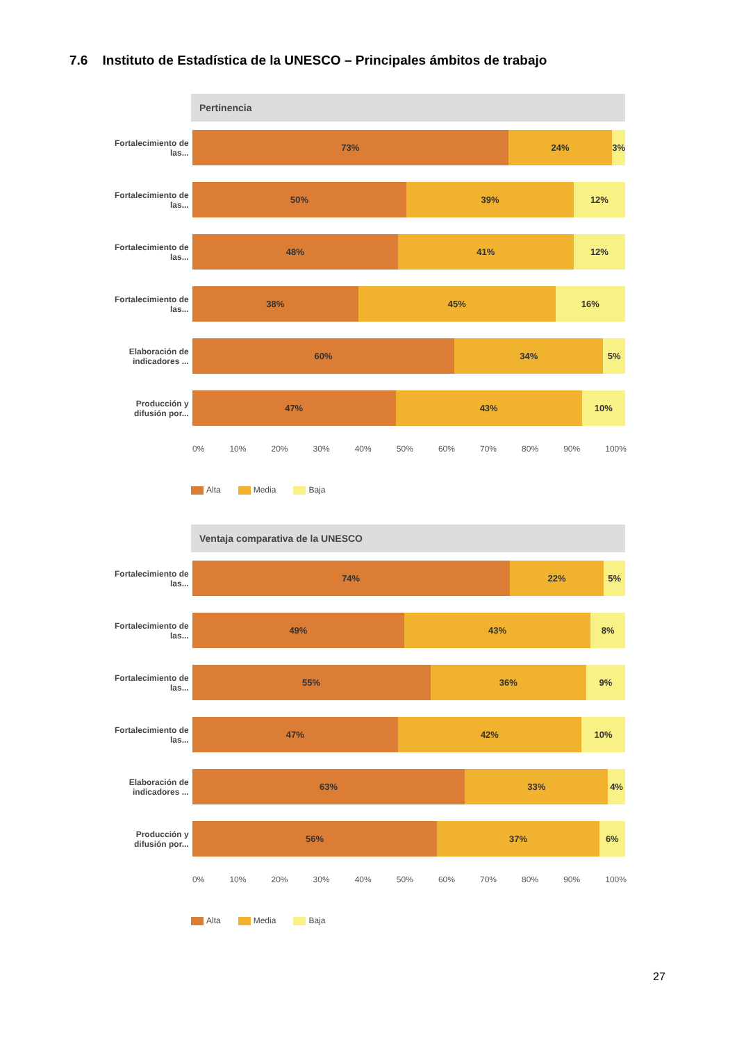7.6 Instituto de Estadística de la UNESCO – Principales ámbitos de trabajo
Pertinencia
Fortalecimiento de las...
73% 24% 3%
Fortalecimiento de las...
50% 39% 12%
Fortalecimiento de las...
48% 41% 12%
Fortalecimiento de las...
38% 45% 16%
Elaboración de indicadores ...
60% 34% 5%
Producción y difusión por...
47% 43% 10%
0% 10% 20% 30% 40% 50% 60% 70% 80% 90% 100%
Alta Media Baja
Ventaja comparativa de la UNESCO
Fortalecimiento de las...
74% 22% 5%
Fortalecimiento de las...
49% 43% 8%
Fortalecimiento de las...
55% 36% 9%
Fortalecimiento de las...
47% 42% 10%
Elaboración de indicadores ...
63% 33% 4%
Producción y difusión por...
56% 37% 6%
0% 10% 20% 30% 40% 50% 60% 70% 80% 90% 100%
Alta Media Baja
27